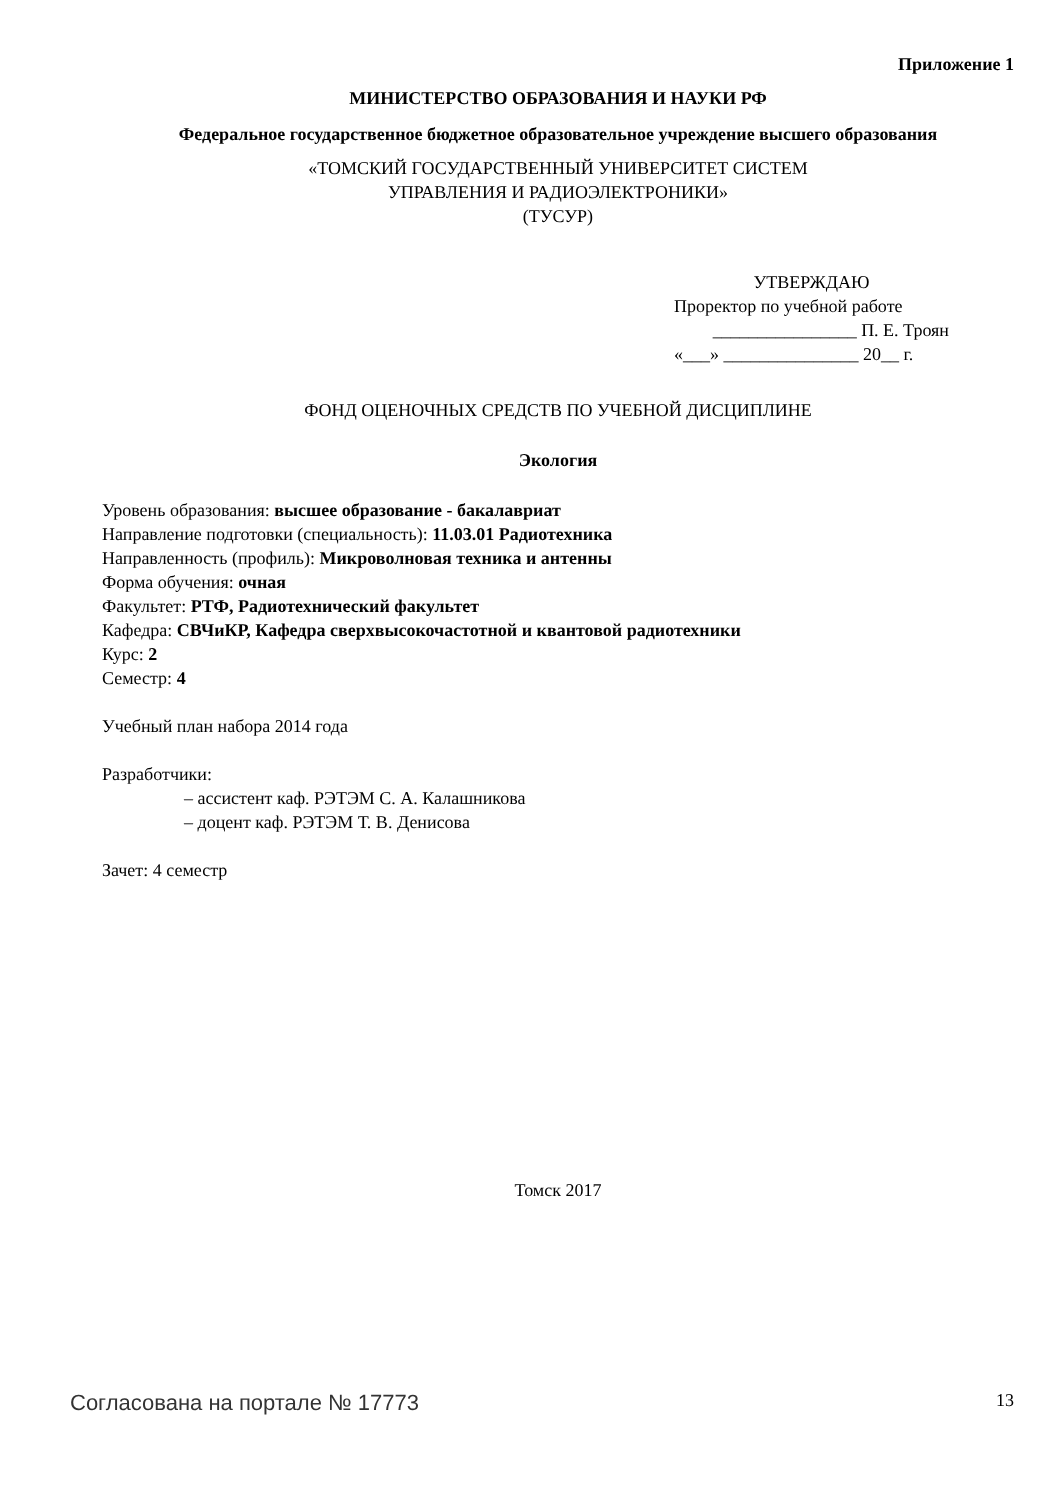Приложение 1
МИНИСТЕРСТВО ОБРАЗОВАНИЯ И НАУКИ РФ
Федеральное государственное бюджетное образовательное учреждение высшего образования
«ТОМСКИЙ ГОСУДАРСТВЕННЫЙ УНИВЕРСИТЕТ СИСТЕМ
УПРАВЛЕНИЯ И РАДИОЭЛЕКТРОНИКИ»
(ТУСУР)
УТВЕРЖДАЮ
Проректор по учебной работе
________________ П. Е. Троян
«___» _______________ 20__ г.
ФОНД ОЦЕНОЧНЫХ СРЕДСТВ ПО УЧЕБНОЙ ДИСЦИПЛИНЕ
Экология
Уровень образования: высшее образование - бакалавриат
Направление подготовки (специальность): 11.03.01 Радиотехника
Направленность (профиль): Микроволновая техника и антенны
Форма обучения: очная
Факультет: РТФ, Радиотехнический факультет
Кафедра: СВЧиКР, Кафедра сверхвысокочастотной и квантовой радиотехники
Курс: 2
Семестр: 4
Учебный план набора 2014 года
Разработчики:
– ассистент каф. РЭТЭМ С. А. Калашникова
– доцент каф. РЭТЭМ Т. В. Денисова
Зачет: 4 семестр
Томск 2017
Согласована на портале № 17773 13